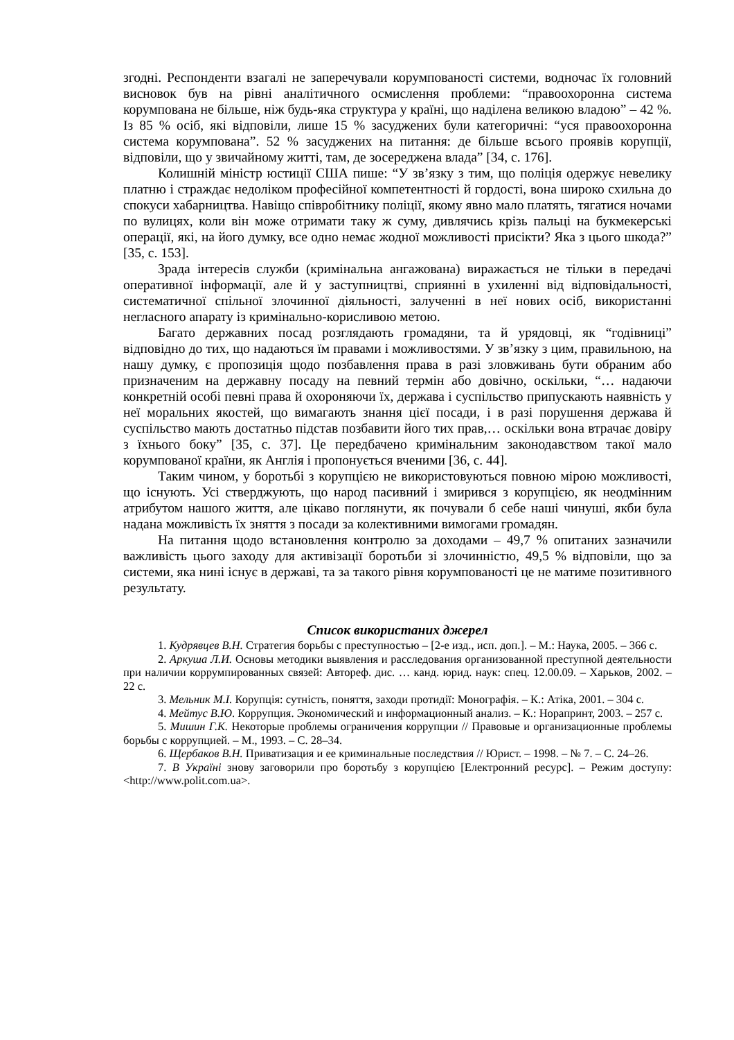згодні. Респонденти взагалі не заперечували корумпованості системи, водночас їх головний висновок був на рівні аналітичного осмислення проблеми: “правоохоронна система корумпована не більше, ніж будь-яка структура у країні, що наділена великою владою” – 42 %. Із 85 % осіб, які відповіли, лише 15 % засуджених були категоричні: “уся правоохоронна система корумпована”. 52 % засуджених на питання: де більше всього проявів корупції, відповіли, що у звичайному житті, там, де зосереджена влада” [34, с. 176].
Колишній міністр юстиції США пише: “У зв’язку з тим, що поліція одержує невелику платню і страждає недоліком професійної компетентності й гордості, вона широко схильна до спокуси хабарництва. Навіщо співробітнику поліції, якому явно мало платять, тягатися ночами по вулицях, коли він може отримати таку ж суму, дивлячись крізь пальці на букмекерські операції, які, на його думку, все одно немає жодної можливості присікти? Яка з цього шкода?” [35, с. 153].
Зрада інтересів служби (кримінальна ангажована) виражається не тільки в передачі оперативної інформації, але й у заступництві, сприянні в ухиленні від відповідальності, систематичної спільної злочинної діяльності, залученні в неї нових осіб, використанні негласного апарату із кримінально-корисливою метою.
Багато державних посад розглядають громадяни, та й урядовці, як “годівниці” відповідно до тих, що надаються їм правами і можливостями. У зв’язку з цим, правильною, на нашу думку, є пропозиція щодо позбавлення права в разі зловживань бути обраним або призначеним на державну посаду на певний термін або довічно, оскільки, “… надаючи конкретній особі певні права й охороняючи їх, держава і суспільство припускають наявність у неї моральних якостей, що вимагають знання цієї посади, і в разі порушення держава й суспільство мають достатньо підстав позбавити його тих прав,… оскільки вона втрачає довіру з їхнього боку” [35, с. 37]. Це передбачено кримінальним законодавством такої мало корумпованої країни, як Англія і пропонується вченими [36, с. 44].
Таким чином, у боротьбі з корупцією не використовуються повною мірою можливості, що існують. Усі стверджують, що народ пасивний і змирився з корупцією, як неодмінним атрибутом нашого життя, але цікаво поглянути, як почували б себе наші чинуші, якби була надана можливість їх зняття з посади за колективними вимогами громадян.
На питання щодо встановлення контролю за доходами – 49,7 % опитаних зазначили важливість цього заходу для активізації боротьби зі злочинністю, 49,5 % відповіли, що за системи, яка нині існує в державі, та за такого рівня корумпованості це не матиме позитивного результату.
Список використаних джерел
1. Кудрявцев В.Н. Стратегия борьбы с преступностью – [2-е изд., исп. доп.]. – М.: Наука, 2005. – 366 с.
2. Аркуша Л.И. Основы методики выявления и расследования организованной преступной деятельности при наличии коррумпированных связей: Автореф. дис. … канд. юрид. наук: спец. 12.00.09. – Харьков, 2002. – 22 с.
3. Мельник М.І. Корупція: сутність, поняття, заходи протидії: Монографія. – К.: Атіка, 2001. – 304 с.
4. Мейтус В.Ю. Коррупция. Экономический и информационный анализ. – К.: Норапринт, 2003. – 257 с.
5. Мишин Г.К. Некоторые проблемы ограничения коррупции // Правовые и организационные проблемы борьбы с коррупцией. – М., 1993. – С. 28–34.
6. Щербаков В.Н. Приватизация и ее криминальные последствия // Юрист. – 1998. – № 7. – С. 24–26.
7. В Україні знову заговорили про боротьбу з корупцією [Електронний ресурс]. – Режим доступу: <http://www.polit.com.ua>.